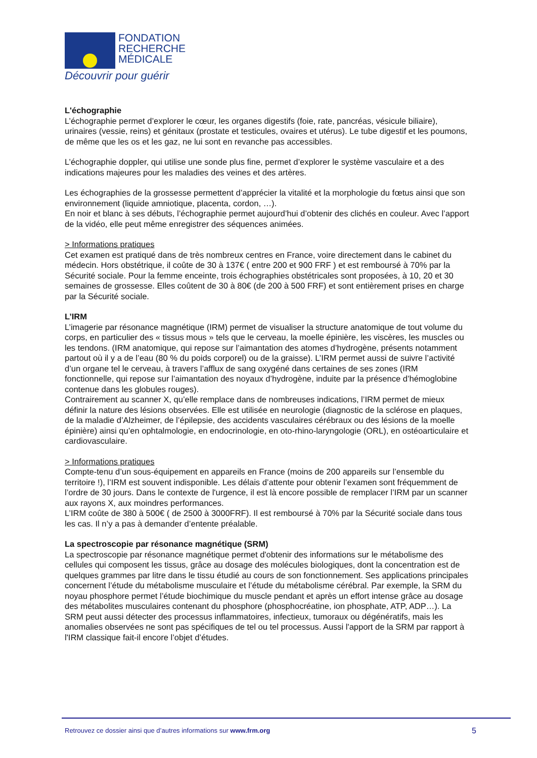FONDATION
RECHERCHE
MÉDICALE
Découvrir pour guérir
L'échographie
L’échographie permet d’explorer le cœur, les organes digestifs (foie, rate, pancréas, vésicule biliaire), urinaires (vessie, reins) et génitaux (prostate et testicules, ovaires et utérus). Le tube digestif et les poumons, de même que les os et les gaz, ne lui sont en revanche pas accessibles.
L’échographie doppler, qui utilise une sonde plus fine, permet d’explorer le système vasculaire et a des indications majeures pour les maladies des veines et des artères.
Les échographies de la grossesse permettent d’apprécier la vitalité et la morphologie du fœtus ainsi que son environnement (liquide amniotique, placenta, cordon, …).
En noir et blanc à ses débuts, l’échographie permet aujourd’hui d’obtenir des clichés en couleur. Avec l’apport de la vidéo, elle peut même enregistrer des séquences animées.
> Informations pratiques
Cet examen est pratiqué dans de très nombreux centres en France, voire directement dans le cabinet du médecin. Hors obstétrique, il coûte de 30 à 137€ ( entre 200 et 900 FRF ) et est remboursé à 70% par la Sécurité sociale. Pour la femme enceinte, trois échographies obstétricales sont proposées, à 10, 20 et 30 semaines de grossesse. Elles coûtent de 30 à 80€ (de 200 à 500 FRF) et sont entièrement prises en charge par la Sécurité sociale.
L’IRM
L’imagerie par résonance magnétique (IRM) permet de visualiser la structure anatomique de tout volume du corps, en particulier des « tissus mous » tels que le cerveau, la moelle épinière, les viscères, les muscles ou les tendons. (IRM anatomique, qui repose sur l’aimantation des atomes d’hydrogène, présents notamment partout où il y a de l’eau (80 % du poids corporel) ou de la graisse). L’IRM permet aussi de suivre l’activité d’un organe tel le cerveau, à travers l’afflux de sang oxygéné dans certaines de ses zones (IRM fonctionnelle, qui repose sur l’aimantation des noyaux d’hydrogène, induite par la présence d’hémoglobine contenue dans les globules rouges).
Contrairement au scanner X, qu’elle remplace dans de nombreuses indications, l’IRM permet de mieux définir la nature des lésions observées. Elle est utilisée en neurologie (diagnostic de la sclérose en plaques, de la maladie d’Alzheimer, de l’épilepsie, des accidents vasculaires cérébraux ou des lésions de la moelle épinière) ainsi qu’en ophtalmologie, en endocrinologie, en oto-rhino-laryngologie (ORL), en ostéoarticulaire et cardiovasculaire.
> Informations pratiques
Compte-tenu d’un sous-équipement en appareils en France (moins de 200 appareils sur l’ensemble du territoire !), l’IRM est souvent indisponible. Les délais d’attente pour obtenir l’examen sont fréquemment de l’ordre de 30 jours. Dans le contexte de l'urgence, il est là encore possible de remplacer l’IRM par un scanner aux rayons X, aux moindres performances.
L’IRM coûte de 380 à 500€ ( de 2500 à 3000FRF). Il est remboursé à 70% par la Sécurité sociale dans tous les cas. Il n’y a pas à demander d’entente préalable.
La spectroscopie par résonance magnétique (SRM)
La spectroscopie par résonance magnétique permet d'obtenir des informations sur le métabolisme des cellules qui composent les tissus, grâce au dosage des molécules biologiques, dont la concentration est de quelques grammes par litre dans le tissu étudié au cours de son fonctionnement. Ses applications principales concernent l’étude du métabolisme musculaire et l’étude du métabolisme cérébral. Par exemple, la SRM du noyau phosphore permet l’étude biochimique du muscle pendant et après un effort intense grâce au dosage des métabolites musculaires contenant du phosphore (phosphocréatine, ion phosphate, ATP, ADP…). La SRM peut aussi détecter des processus inflammatoires, infectieux, tumoraux ou dégénératifs, mais les anomalies observées ne sont pas spécifiques de tel ou tel processus. Aussi l'apport de la SRM par rapport à l'IRM classique fait-il encore l’objet d’études.
Retrouvez ce dossier ainsi que d’autres informations sur www.frm.org 5